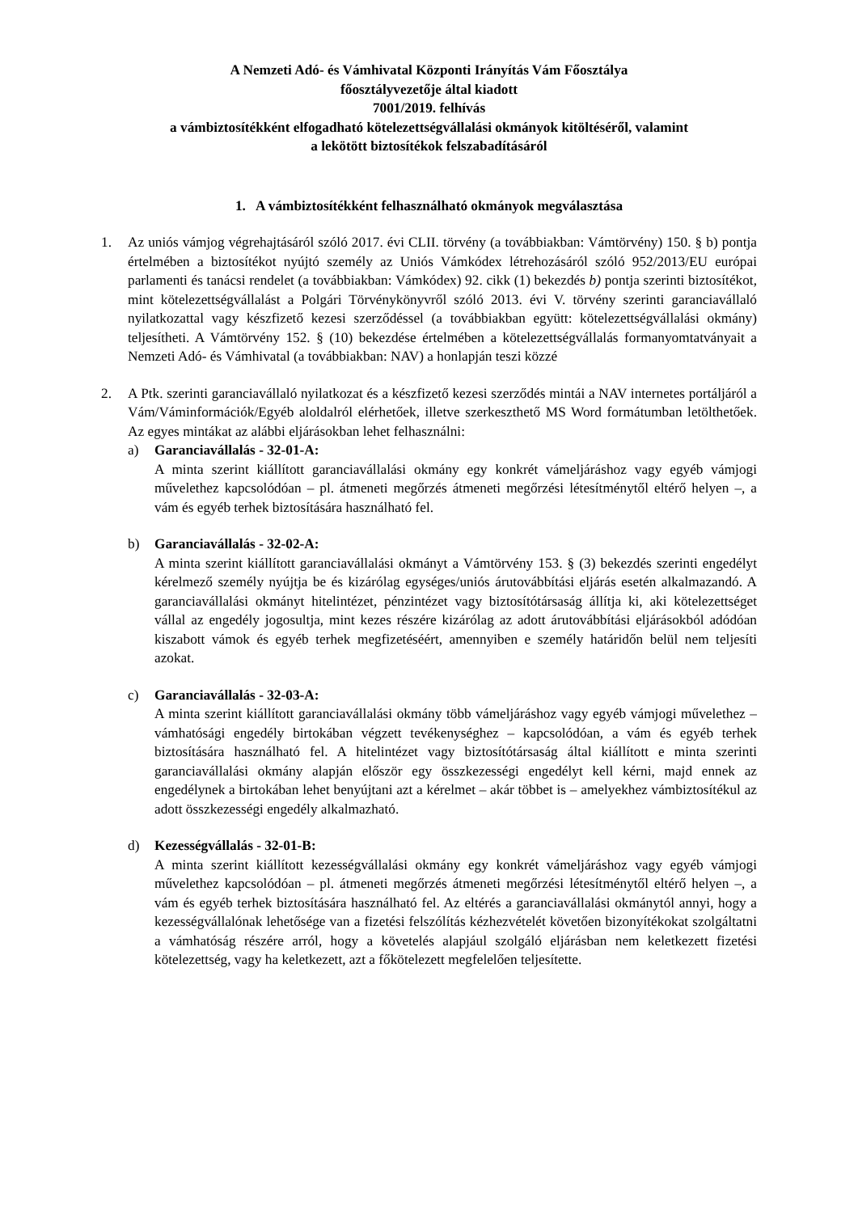A Nemzeti Adó- és Vámhivatal Központi Irányítás Vám Főosztálya
főosztályvezetője által kiadott
7001/2019. felhívás
a vámbiztosítékként elfogadható kötelezettségvállalási okmányok kitöltéséről, valamint
a lekötött biztosítékok felszabadításáról
1. A vámbiztosítékként felhasználható okmányok megválasztása
1. Az uniós vámjog végrehajtásáról szóló 2017. évi CLII. törvény (a továbbiakban: Vámtörvény) 150. § b) pontja értelmében a biztosítékot nyújtó személy az Uniós Vámkódex létrehozásáról szóló 952/2013/EU európai parlamenti és tanácsi rendelet (a továbbiakban: Vámkódex) 92. cikk (1) bekezdés b) pontja szerinti biztosítékot, mint kötelezettségvállalást a Polgári Törvénykönyvről szóló 2013. évi V. törvény szerinti garanciavállaló nyilatkozattal vagy készfizető kezesi szerződéssel (a továbbiakban együtt: kötelezettségvállalási okmány) teljesítheti. A Vámtörvény 152. § (10) bekezdése értelmében a kötelezettségvállalás formanyomtatványait a Nemzeti Adó- és Vámhivatal (a továbbiakban: NAV) a honlapján teszi közzé
2. A Ptk. szerinti garanciavállaló nyilatkozat és a készfizető kezesi szerződés mintái a NAV internetes portáljáról a Vám/Váminformációk/Egyéb aloldalról elérhetőek, illetve szerkeszthető MS Word formátumban letölthetőek. Az egyes mintákat az alábbi eljárásokban lehet felhasználni:
a) Garanciavállalás - 32-01-A:
A minta szerint kiállított garanciavállalási okmány egy konkrét vámeljáráshoz vagy egyéb vámjogi művelethez kapcsolódóan – pl. átmeneti megőrzés átmeneti megőrzési létesítménytől eltérő helyen –, a vám és egyéb terhek biztosítására használható fel.
b) Garanciavállalás - 32-02-A:
A minta szerint kiállított garanciavállalási okmányt a Vámtörvény 153. § (3) bekezdés szerinti engedélyt kérelmező személy nyújtja be és kizárólag egységes/uniós árutovábbítási eljárás esetén alkalmazandó. A garanciavállalási okmányt hitelintézet, pénzintézet vagy biztosítótársaság állítja ki, aki kötelezettséget vállal az engedély jogosultja, mint kezes részére kizárólag az adott árutovábbítási eljárásokból adódóan kiszabott vámok és egyéb terhek megfizetéséért, amennyiben e személy határidőn belül nem teljesíti azokat.
c) Garanciavállalás - 32-03-A:
A minta szerint kiállított garanciavállalási okmány több vámeljáráshoz vagy egyéb vámjogi művelethez – vámhatósági engedély birtokában végzett tevékenységhez – kapcsolódóan, a vám és egyéb terhek biztosítására használható fel. A hitelintézet vagy biztosítótársaság által kiállított e minta szerinti garanciavállalási okmány alapján először egy összkezességi engedélyt kell kérni, majd ennek az engedélynek a birtokában lehet benyújtani azt a kérelmet – akár többet is – amelyekhez vámbiztosítékul az adott összkezességi engedély alkalmazható.
d) Kezességvállalás - 32-01-B:
A minta szerint kiállított kezességvállalási okmány egy konkrét vámeljáráshoz vagy egyéb vámjogi művelethez kapcsolódóan – pl. átmeneti megőrzés átmeneti megőrzési létesítménytől eltérő helyen –, a vám és egyéb terhek biztosítására használható fel. Az eltérés a garanciavállalási okmánytól annyi, hogy a kezességvállalónak lehetősége van a fizetési felszólítás kézhezvételét követően bizonyítékokat szolgáltatni a vámhatóság részére arról, hogy a követelés alapjául szolgáló eljárásban nem keletkezett fizetési kötelezettség, vagy ha keletkezett, azt a főkötelezett megfelelően teljesítette.